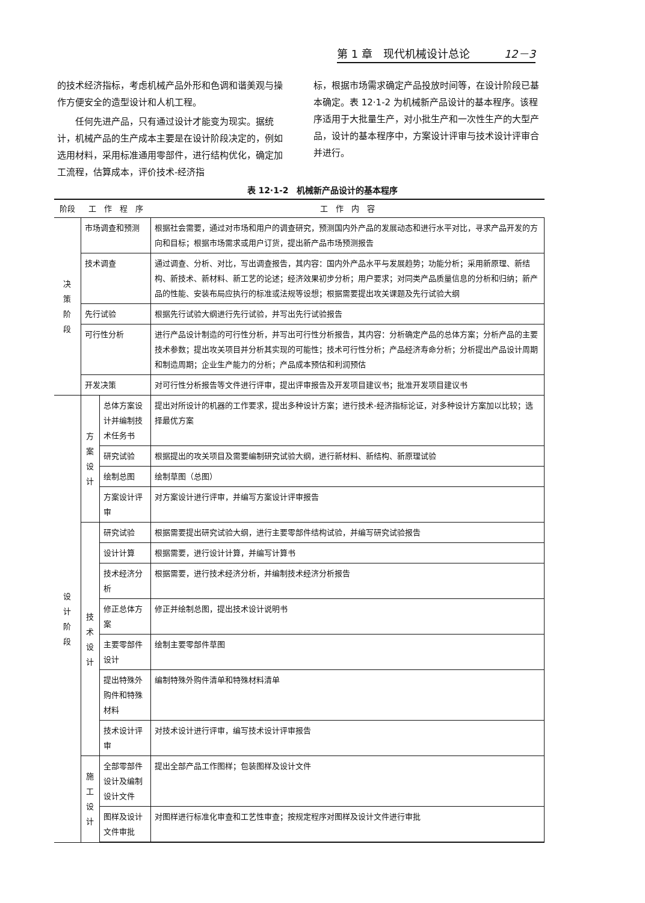第 1 章　现代机械设计总论 12－3
的技术经济指标，考虑机械产品外形和色调和谐美观与操作方便安全的造型设计和人机工程。
　　任何先进产品，只有通过设计才能变为现实。据统计，机械产品的生产成本主要是在设计阶段决定的，例如选用材料，采用标准通用零部件，进行结构优化，确定加工流程，估算成本，评价技术-经济指
标，根据市场需求确定产品投放时间等，在设计阶段已基本确定。表 12·1-2 为机械新产品设计的基本程序。该程序适用于大批量生产，对小批生产和一次性生产的大型产品，设计的基本程序中，方案设计评审与技术设计评审合并进行。
表 12·1-2　机械新产品设计的基本程序
| 阶段 | 工 作 程 序 | | 工 作 内 容 |
| --- | --- | --- | --- |
| 决 策 阶 段 | 市场调查和预测 | | 根据社会需要，通过对市场和用户的调查研究，预测国内外产品的发展动态和进行水平对比，寻求产品开发的方向和目标；根据市场需求或用户订货，提出新产品市场预测报告 |
| | 技术调查 | | 通过调查、分析、对比，写出调查报告，其内容：国内外产品水平与发展趋势；功能分析；采用新原理、新结构、新技术、新材料、新工艺的论述；经济效果初步分析；用户要求；对同类产品质量信息的分析和归纳；新产品的性能、安装布局应执行的标准或法规等设想；根据需要提出攻关课题及先行试验大纲 |
| | 先行试验 | | 根据先行试验大纲进行先行试验，并写出先行试验报告 |
| | 可行性分析 | | 进行产品设计制造的可行性分析，并写出可行性分析报告，其内容：分析确定产品的总体方案；分析产品的主要技术参数；提出攻关项目并分析其实现的可能性；技术可行性分析；产品经济寿命分析；分析提出产品设计周期和制造周期；企业生产能力的分析；产品成本预估和利润预估 |
| | 开发决策 | | 对可行性分析报告等文件进行评审，提出评审报告及开发项目建议书；批准开发项目建议书 |
| 设 计 阶 段 | 方 案 设 计 | 总体方案设计并编制技术任务书 | 提出对所设计的机器的工作要求，提出多种设计方案；进行技术-经济指标论证，对多种设计方案加以比较；选择最优方案 |
| | | 研究试验 | 根据提出的攻关项目及需要编制研究试验大纲，进行新材料、新结构、新原理试验 |
| | | 绘制总图 | 绘制草图（总图） |
| | | 方案设计评审 | 对方案设计进行评审，并编写方案设计评审报告 |
| | 技 术 设 计 | 研究试验 | 根据需要提出研究试验大纲，进行主要零部件结构试验，并编写研究试验报告 |
| | | 设计计算 | 根据需要，进行设计计算，并编写计算书 |
| | | 技术经济分析 | 根据需要，进行技术经济分析，并编制技术经济分析报告 |
| | | 修正总体方案 | 修正并绘制总图，提出技术设计说明书 |
| | | 主要零部件设计 | 绘制主要零部件草图 |
| | | 提出特殊外购件和特殊材料 | 编制特殊外购件清单和特殊材料清单 |
| | | 技术设计评审 | 对技术设计进行评审，编写技术设计评审报告 |
| | 施 工 设 计 | 全部零部件设计及编制设计文件 | 提出全部产品工作图样；包装图样及设计文件 |
| | | 图样及设计文件审批 | 对图样进行标准化审查和工艺性审查；按规定程序对图样及设计文件进行审批 |